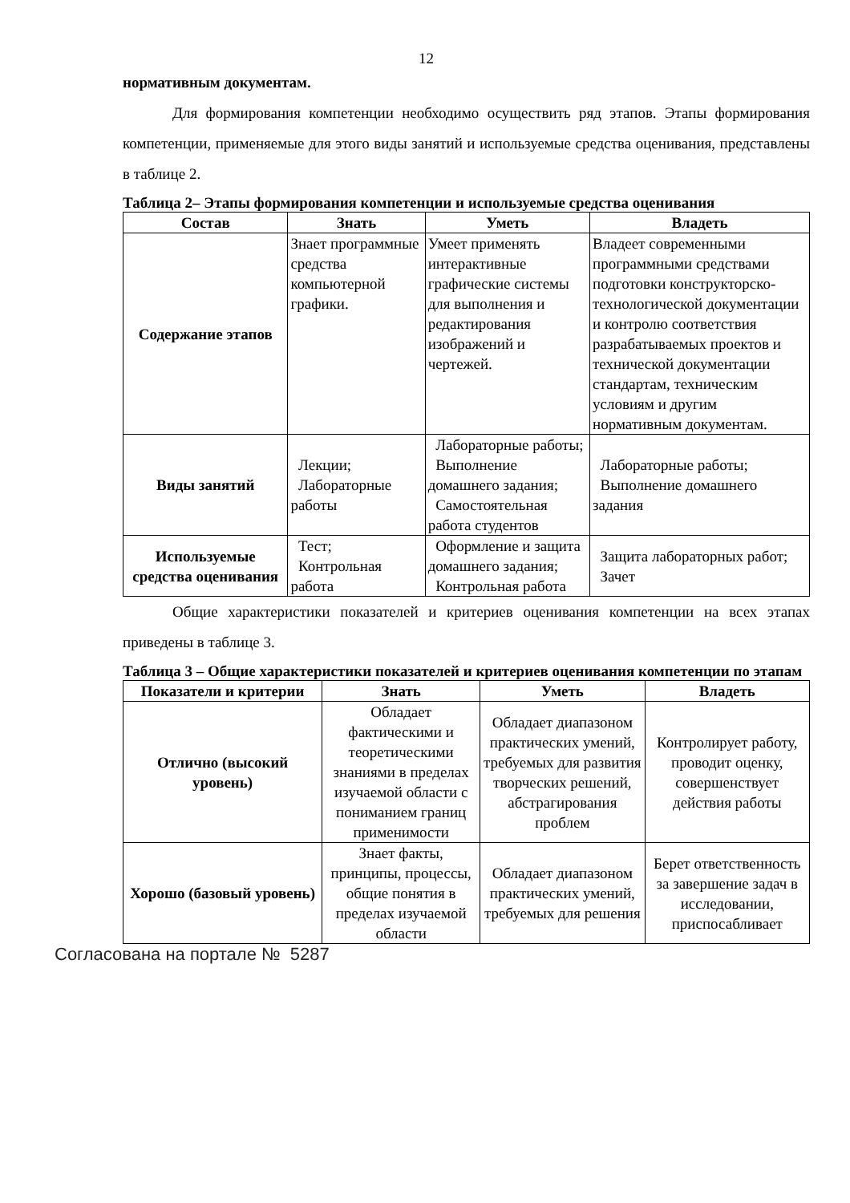12
нормативным документам.
Для формирования компетенции необходимо осуществить ряд этапов. Этапы формирования компетенции, применяемые для этого виды занятий и используемые средства оценивания, представлены в таблице 2.
Таблица 2– Этапы формирования компетенции и используемые средства оценивания
| Состав | Знать | Уметь | Владеть |
| --- | --- | --- | --- |
| Содержание этапов | Знает программные средства компьютерной графики. | Умеет применять интерактивные графические системы для выполнения и редактирования изображений и чертежей. | Владеет современными программными средствами подготовки конструкторско-технологической документации и контролю соответствия разрабатываемых проектов и технической документации стандартам, техническим условиям и другим нормативным документам. |
| Виды занятий | Лекции; Лабораторные работы | Лабораторные работы; Выполнение домашнего задания; Самостоятельная работа студентов | Лабораторные работы; Выполнение домашнего задания |
| Используемые средства оценивания | Тест; Контрольная работа | Оформление и защита домашнего задания; Контрольная работа | Защита лабораторных работ; Зачет |
Общие характеристики показателей и критериев оценивания компетенции на всех этапах приведены в таблице 3.
Таблица 3 – Общие характеристики показателей и критериев оценивания компетенции по этапам
| Показатели и критерии | Знать | Уметь | Владеть |
| --- | --- | --- | --- |
| Отлично (высокий уровень) | Обладает фактическими и теоретическими знаниями в пределах изучаемой области с пониманием границ применимости | Обладает диапазоном практических умений, требуемых для развития творческих решений, абстрагирования проблем | Контролирует работу, проводит оценку, совершенствует действия работы |
| Хорошо (базовый уровень) | Знает факты, принципы, процессы, общие понятия в пределах изучаемой области | Обладает диапазоном практических умений, требуемых для решения | Берет ответственность за завершение задач в исследовании, приспосабливает |
Согласована на портале № 5287